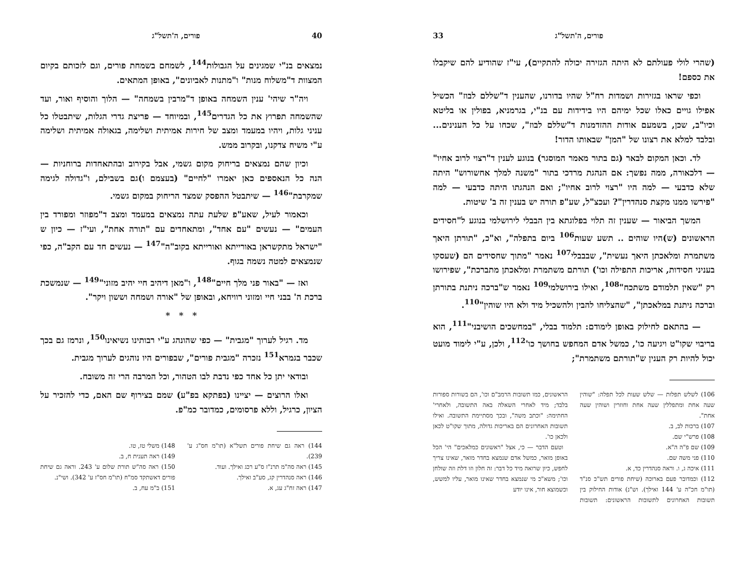40 פורים, ה'תשל"ג
נמצאים בנ"י שמגינים על הגבולות<sup>144</sup>, לשמחם בשמחת פורים, וגם לזכותם בקיום המצוות ד"משלוח מנות" ו"מתנות לאביונים", באופן המתאים.
ויה"ר שיהי' ענין השמחה באופן ד"מרבין בשמחה" — הלוך והוסיף ואור, ועד שהשמחה תפרוץ את כל הגדרים<sup>145</sup>, ובמיוחד — פריצת גדרי הגלות, שיתבטלו כל עניני גלות, ויהיו במעמד ומצב של חירות אמיתית ושלימה, בגאולה אמיתית ושלימה ע"י משיח צדקנו, ובקרוב ממש.
וכיון שהם נמצאים בריחוק מקום גשמי, אבל בקירוב ובהתאחדות ברוחניות — הנה כל הנאספים כאן יאמרו "לחיים" (בעצמם ו)גם בשבילם, ו"גדולה לגימה שמקרבת"<sup>146</sup> — שיתבטל ההפסק שמצד הריחוק במקום גשמי.
וכאמור לעיל, שאע"פ שלעת עתה נמצאים במעמד ומצב ד"מפוזר ומפורד בין העמים" — נעשים "עם אחד", ומתאחדים עם "תורה אחת", ועי"ז — כיון ש "ישראל מתקשראן באורייתא ואורייתא בקוב"ה"<sup>147</sup> — נעשים חד עם הקב"ה, כפי שנמצאים למטה נשמה בגוף.
ואז — "באור פני מלך חיים"<sup>148</sup>, ו"מאן דיהיב חיי יהיב מזוני"<sup>149</sup> — שנמשכת ברכת ה' בבני חיי ומזוני רוויחא, ובאופן של "אורה ושמחה וששון ויקר".
* * *
מד. רגיל לערוך "מגבית" — כפי שהונהג ע"י רבותינו נשיאינו<sup>150</sup>, ונרמז גם בכך שכבר בגמרא<sup>151</sup> נזכרה "מגבית פורים", שבפורים היו נוהגים לערוך מגבית.
ובודאי יתן כל אחד כפי נדבת לבו הטהור, וכל המרבה הרי זה משובח.
ואלו הרוצים — יציינו (בפתקא בפ"ע) שמם בצירוף שם האם, כדי להזכיר על הציון, כרגיל, וללא פרסומים, כמדובר כמ"פ.
144) ראה גם שיחת פורים תשל"א (תו"מ חס"ג ע' 239).
145) ראה סה"מ תרנ"ז ס"ע רכג ואילך. ועוד.
146) ראה סנהדרין קג, סע"ב ואילך.
147) ראה זח"ג עג, א.
148) משלי טז, טו.
149) ראה תענית ח, ב.
150) ראה סה"ש תורת שלום ע' 243. וראה גם שיחת פורים דאשתקד סמ"ח (תו"מ חס"ז ע' 342). ושי"נ.
151) ב"מ עח, ב.
פורים, ה'תשל"ג 33
(שהרי לולי פעולתם לא היתה הגזירה יכולה להתקיים), עי"ז שהודיע להם שיקבלו את כספם!
וכפי שראו בגזירות ושמדות רח"ל שהיו בדורנו, שהענין ד"שללם לבוז" הכשיל אפילו גויים כאלו שכל ימיהם היו בידידות עם בנ"י, בגרמניא, בפולין או בליטא וכיו"ב, שכן, בשמעם אודות ההזדמנות ד"שללם לבוז", שכחו על כל הענינים... ובלבד למלא את רצונו של "המן" שבאותו הדור!
לד. וכאן המקום לבאר (גם בתור מאמר המוסגר) בנוגע לענין ד"רצוי לרוב אחיו" — דלכאורה, ממה נפשך: אם הנהגת מרדכי בתור "משנה למלך אחשורוש" היתה שלא כדבעי — למה היו "רצוי לרוב אחיו"; ואם הנהגתו היתה כדבעי — למה "פירשו ממנו מקצת סנהדרין"? ועכצ"ל, שע"פ תורה יש בענין זה ב' שיטות.
המשך הביאור — שענין זה תלוי בפלוגתא בין הבבלי לירושלמי בנוגע ל"חסידים הראשונים (ש)היו שוהים .. תשע שעות<sup>106</sup> ביום בתפלה", וא"כ, "תורתן היאך משתמרת ומלאכתן היאך נעשית", שבבבלי<sup>107</sup> נאמר "מתוך שחסידים הם (שעסקו בעניני חסידות, אריכות התפילה וכו') תורתם משתמרת ומלאכתן מתברכת", שפירושו רק "שאין תלמודם משתכח"<sup>108</sup>, ואילו בירושלמי<sup>109</sup> נאמר ש"ברכה ניתנת בתורתן וברכה ניתנת במלאכתן", "שהצליחו להבין ולהשכיל מיד ולא היו שוהין"<sup>110</sup>.
— בהתאם לחילוק באופן לימודם: תלמוד בבלי, "במחשכים הושיבני"<sup>111</sup>, הוא בריבוי שקו"ט ויגיעה כו', כמשל אדם המחפש בחושך כו'<sup>112</sup>, ולכן, ע"י לימוד מועט יכול להיות רק הענין ש"תורתם משתמרת";
106) לשלש תפלות — שלש שעות לכל תפלה: "שוהין שעה אחת ומתפללין שעה אחת וחוזרין ושוהין שעה אחת".
107) ברכות לב, ב.
108) פרש"י שם.
109) שם פ"ה ה"א.
110) פני משה שם.
111) איכה ג, ו. וראה סנהדרין כד, א.
112) וכמדובר פעם בארוכה (שיחת פורים תש"כ סנ"ד (תו"מ חכ"ה ע' 144 ואילך). וש"נ) אודות החילוק בין תשובות האחרונים לתשובות הראשונים: תשובות הראשונים, כמו תשובות הרמב"ם וכו', הם בשורות ספורות בלבד; מיד לאחרי השאלה באה התשובה, ולאחרי' החתימה: "וכתב משה", ובכך מסתיימת התשובה. ואילו תשובות האחרונים הם באריכות גדולה, מתוך שקו"ט לכאן ולכאן כו'.
וטעם הדבר — כי, אצל "ראשונים כמלאכים" הי' הכל באופן מואר, כמשל אדם שנמצא בחדר מואר, שאינו צריך לחפש, כיון שרואה מיד כל דבר: זה חלון וזו דלת וזה שולחן וכו'; משא"כ מי שנמצא בחדר שאינו מואר, עליו למשש, וכשמוצא חור, אינו יודע